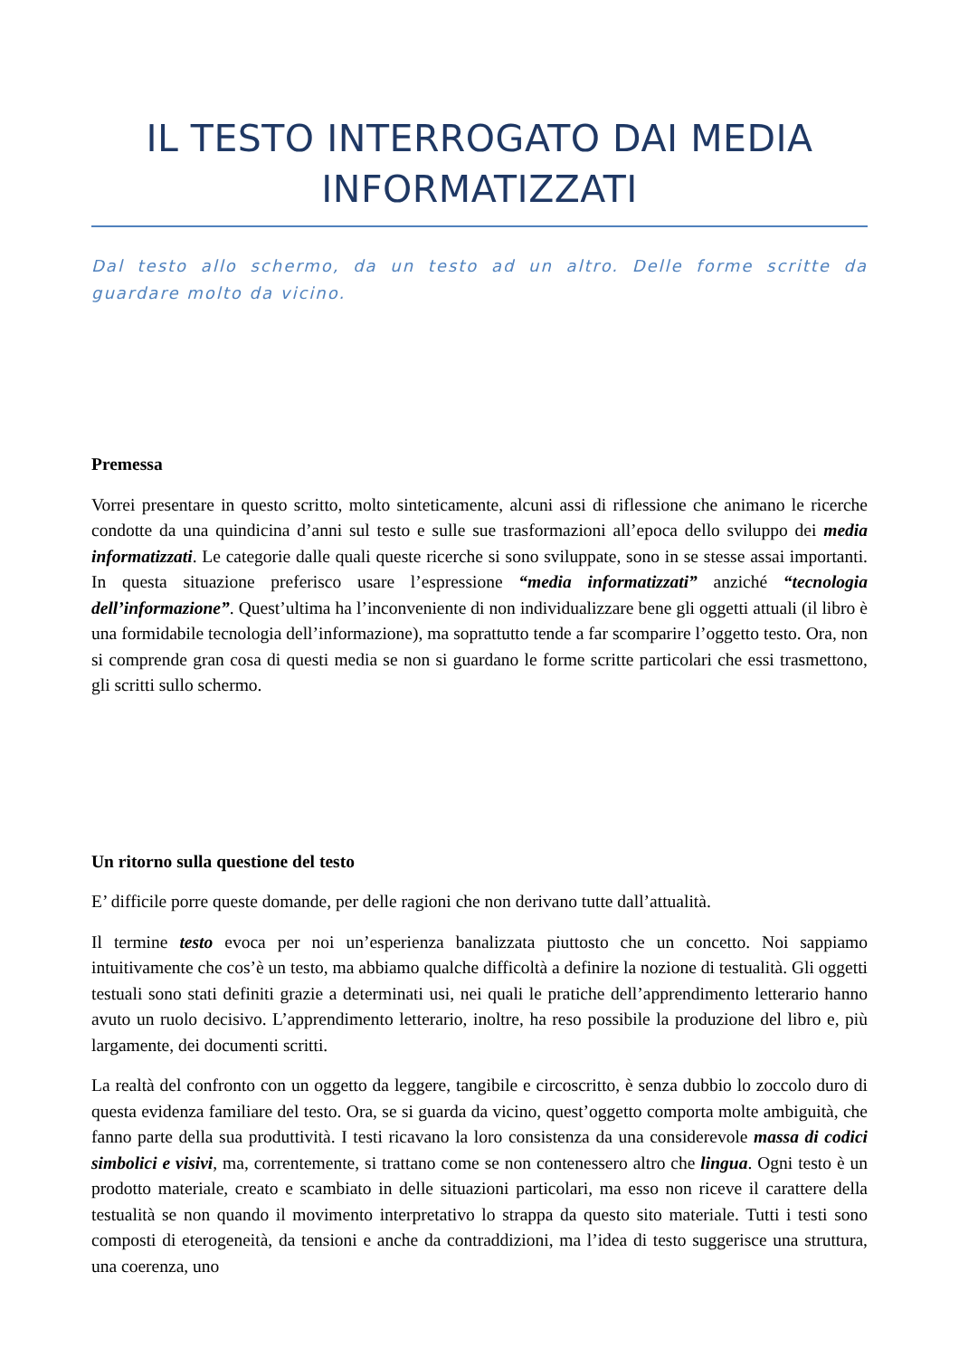IL TESTO INTERROGATO DAI MEDIA INFORMATIZZATI
Dal testo allo schermo, da un testo ad un altro. Delle forme scritte da guardare molto da vicino.
Premessa
Vorrei presentare in questo scritto, molto sinteticamente, alcuni assi di riflessione che animano le ricerche condotte da una quindicina d’anni sul testo e sulle sue trasformazioni all’epoca dello sviluppo dei media informatizzati. Le categorie dalle quali queste ricerche si sono sviluppate, sono in se stesse assai importanti. In questa situazione preferisco usare l’espressione “media informatizzati” anziché “tecnologia dell’informazione”. Quest’ultima ha l’inconveniente di non individualizzare bene gli oggetti attuali (il libro è una formidabile tecnologia dell’informazione), ma soprattutto tende a far scomparire l’oggetto testo. Ora, non si comprende gran cosa di questi media se non si guardano le forme scritte particolari che essi trasmettono, gli scritti sullo schermo.
Un ritorno sulla questione del testo
E’ difficile porre queste domande, per delle ragioni che non derivano tutte dall’attualità.
Il termine testo evoca per noi un’esperienza banalizzata piuttosto che un concetto. Noi sappiamo intuitivamente che cos’è un testo, ma abbiamo qualche difficoltà a definire la nozione di testualità. Gli oggetti testuali sono stati definiti grazie a determinati usi, nei quali le pratiche dell’apprendimento letterario hanno avuto un ruolo decisivo. L’apprendimento letterario, inoltre, ha reso possibile la produzione del libro e, più largamente, dei documenti scritti.
La realtà del confronto con un oggetto da leggere, tangibile e circoscritto, è senza dubbio lo zoccolo duro di questa evidenza familiare del testo. Ora, se si guarda da vicino, quest’oggetto comporta molte ambiguità, che fanno parte della sua produttività. I testi ricavano la loro consistenza da una considerevole massa di codici simbolici e visivi, ma, correntemente, si trattano come se non contenessero altro che lingua. Ogni testo è un prodotto materiale, creato e scambiato in delle situazioni particolari, ma esso non riceve il carattere della testualità se non quando il movimento interpretativo lo strappa da questo sito materiale. Tutti i testi sono composti di eterogeneità, da tensioni e anche da contraddizioni, ma l’idea di testo suggerisce una struttura, una coerenza, uno